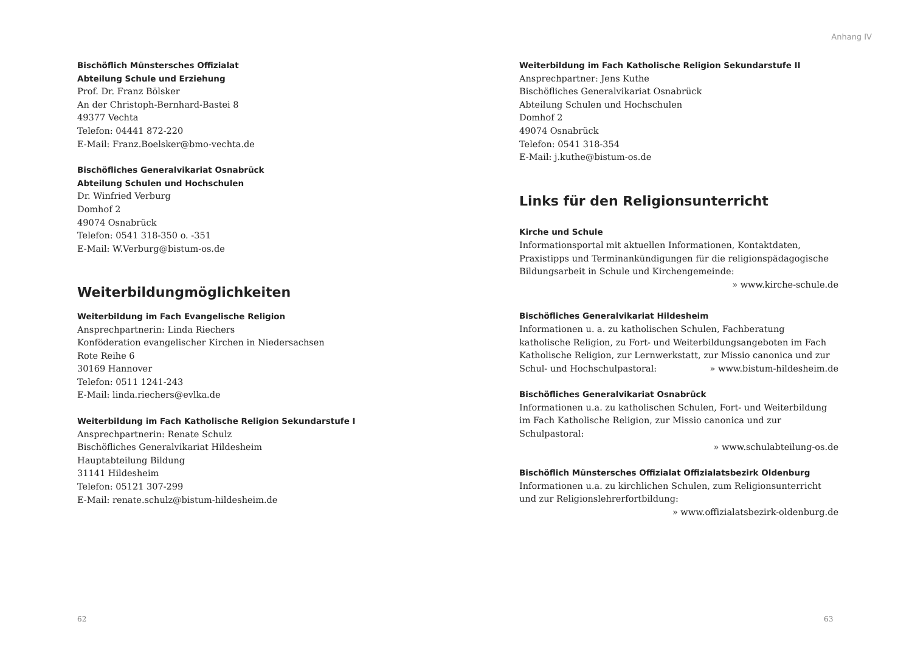Bischöflich Münstersches Offizialat
Abteilung Schule und Erziehung
Prof. Dr. Franz Bölsker
An der Christoph-Bernhard-Bastei 8
49377 Vechta
Telefon: 04441 872-220
E-Mail: Franz.Boelsker@bmo-vechta.de
Bischöfliches Generalvikariat Osnabrück
Abteilung Schulen und Hochschulen
Dr. Winfried Verburg
Domhof 2
49074 Osnabrück
Telefon: 0541 318-350 o. -351
E-Mail: W.Verburg@bistum-os.de
Weiterbildungmöglichkeiten
Weiterbildung im Fach Evangelische Religion
Ansprechpartnerin: Linda Riechers
Konföderation evangelischer Kirchen in Niedersachsen
Rote Reihe 6
30169 Hannover
Telefon: 0511 1241-243
E-Mail: linda.riechers@evlka.de
Weiterbildung im Fach Katholische Religion Sekundarstufe I
Ansprechpartnerin: Renate Schulz
Bischöfliches Generalvikariat Hildesheim
Hauptabteilung Bildung
31141 Hildesheim
Telefon: 05121 307-299
E-Mail: renate.schulz@bistum-hildesheim.de
62
Anhang IV
Weiterbildung im Fach Katholische Religion Sekundarstufe II
Ansprechpartner: Jens Kuthe
Bischöfliches Generalvikariat Osnabrück
Abteilung Schulen und Hochschulen
Domhof 2
49074 Osnabrück
Telefon: 0541 318-354
E-Mail: j.kuthe@bistum-os.de
Links für den Religionsunterricht
Kirche und Schule
Informationsportal mit aktuellen Informationen, Kontaktdaten, Praxistipps und Terminankündigungen für die religionspädagogische Bildungsarbeit in Schule und Kirchengemeinde:
» www.kirche-schule.de
Bischöfliches Generalvikariat Hildesheim
Informationen u. a. zu katholischen Schulen, Fachberatung katholische Religion, zu Fort- und Weiterbildungsangeboten im Fach Katholische Religion, zur Lernwerkstatt, zur Missio canonica und zur Schul- und Hochschulpastoral: » www.bistum-hildesheim.de
Bischöfliches Generalvikariat Osnabrück
Informationen u.a. zu katholischen Schulen, Fort- und Weiterbildung im Fach Katholische Religion, zur Missio canonica und zur Schulpastoral:
» www.schulabteilung-os.de
Bischöflich Münstersches Offizialat Offizialatsbezirk Oldenburg
Informationen u.a. zu kirchlichen Schulen, zum Religionsunterricht und zur Religionslehrerfortbildung: » www.offizialatsbezirk-oldenburg.de
63